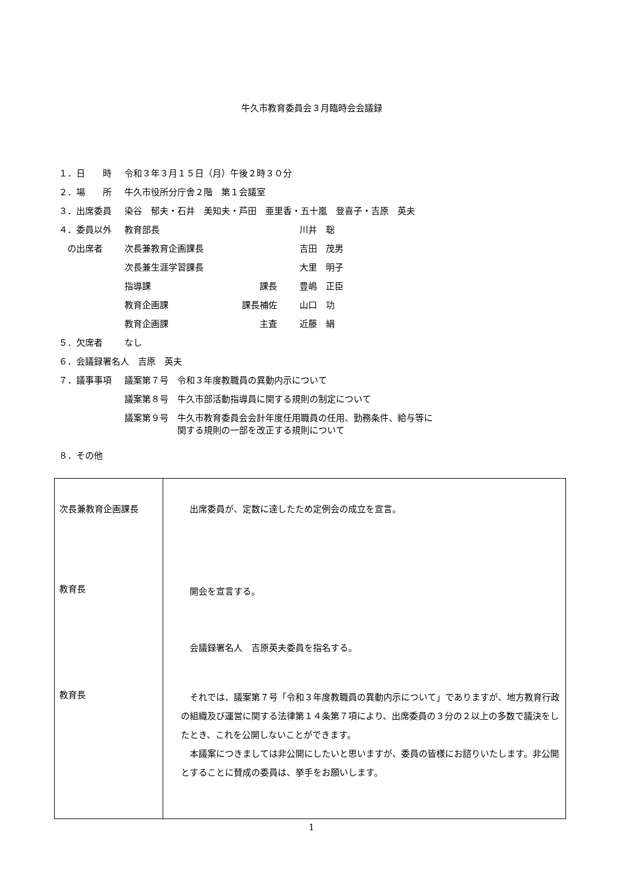牛久市教育委員会３月臨時会会議録
| １．日 時 | 令和３年３月１５日（月）午後２時３０分 | | |
| ２．場 所 | 牛久市役所分庁舎２階 第１会議室 | | |
| ３．出席委員 | 染谷 郁夫・石井 美知夫・芦田 亜里香・五十嵐 登喜子・吉原 英夫 | | |
| ４．委員以外 | 教育部長 | | 川井 聡 |
| の出席者 | 次長兼教育企画課長 | | 吉田 茂男 |
| | 次長兼生涯学習課長 | | 大里 明子 |
| | 指導課 | 課長 | 豊嶋 正臣 |
| | 教育企画課 | 課長補佐 | 山口 功 |
| | 教育企画課 | 主査 | 近藤 絹 |
| ５．欠席者 | なし | | |
| ６．会議録署名人 吉原 英夫 | | | |
| ７．議事事項 | 議案第７号 令和３年度教職員の異動内示について | | |
| | 議案第８号 牛久市部活動指導員に関する規則の制定について | | |
| | 議案第９号 牛久市教育委員会会計年度任用職員の任用、勤務条件、給与等に 関する規則の一部を改正する規則について | | |
| ８．その他 | | | |
| 次長兼教育企画課長 | 出席委員が、定数に達したため定例会の成立を宣言。 |
| 教育長 | 開会を宣言する。 会議録署名人 吉原英夫委員を指名する。 |
| 教育長 | それでは、議案第７号「令和３年度教職員の異動内示について」でありますが、地方教育行政の組織及び運営に関する法律第１４条第７項により、出席委員の３分の２以上の多数で議決をしたとき、これを公開しないことができます。 本議案につきましては非公開にしたいと思いますが、委員の皆様にお諮りいたします。非公開とすることに賛成の委員は、挙手をお願いします。 |
1